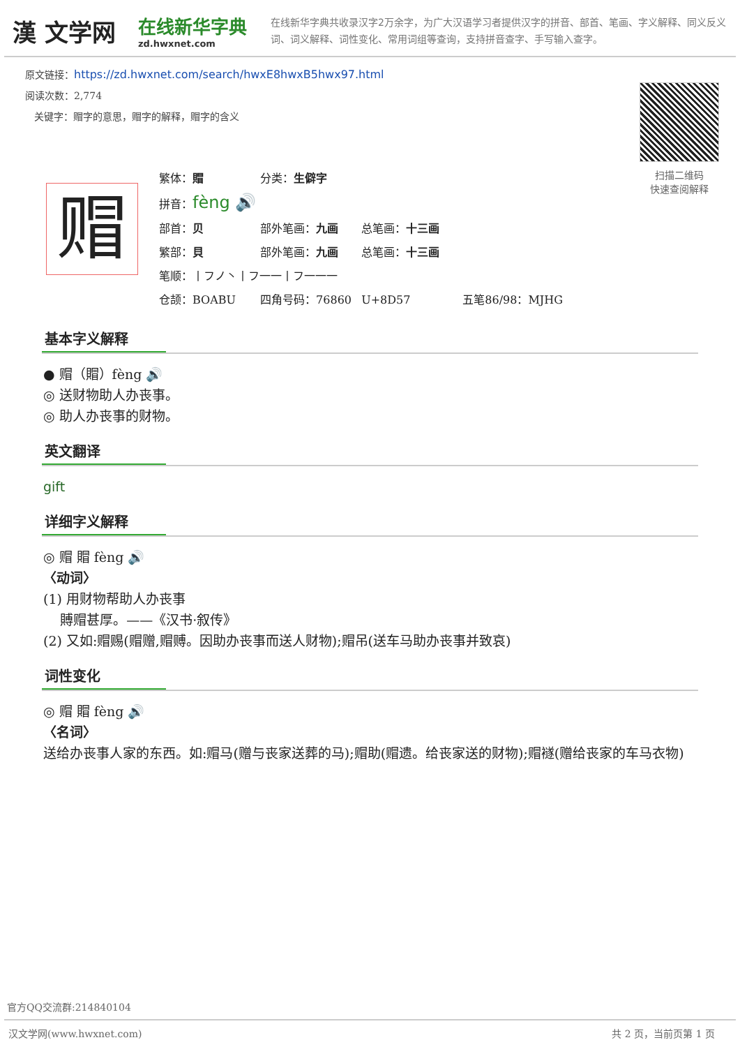漢 文学网
在线新华字典
zd.hwxnet.com
在线新华字典共收录汉字2万余字，为广大汉语学习者提供汉字的拼音、部首、笔画、字义解释、同义反义词、词义解释、词性变化、常用词组等查询，支持拼音查字、手写输入查字。
原文链接：https://zd.hwxnet.com/search/hwxE8hwxB5hwx97.html
阅读次数：2,774
关键字：赗字的意思，赗字的解释，赗字的含义
扫描二维码
快速查阅解释
赗
繁体：賵 分类：生僻字
拼音： fèng 🔊
部首：贝 部外笔画：九画 总笔画：十三画
繁部：貝 部外笔画：九画 总笔画：十三画
笔顺：丨フノ丶丨フ一一丨フ一一一
仓颉：BOABU 四角号码：76860 U+8D57 五笔86/98：MJHG
基本字义解释
● 赗（賵）fèng 🔊
◎ 送财物助人办丧事。
◎ 助人办丧事的财物。
英文翻译
gift
详细字义解释
◎ 赗 賵 fèng 🔊
〈动词〉
(1) 用财物帮助人办丧事
賻赗甚厚。——《汉书·叙传》
(2) 又如:赗赐(赗赠,赗赙。因助办丧事而送人财物);赗吊(送车马助办丧事并致哀)
词性变化
◎ 赗 賵 fèng 🔊
〈名词〉
送给办丧事人家的东西。如:赗马(赠与丧家送葬的马);赗助(赗遗。给丧家送的财物);赗襚(赠给丧家的车马衣物)
官方QQ交流群:214840104
汉文学网(www.hwxnet.com) 共 2 页，当前页第 1 页